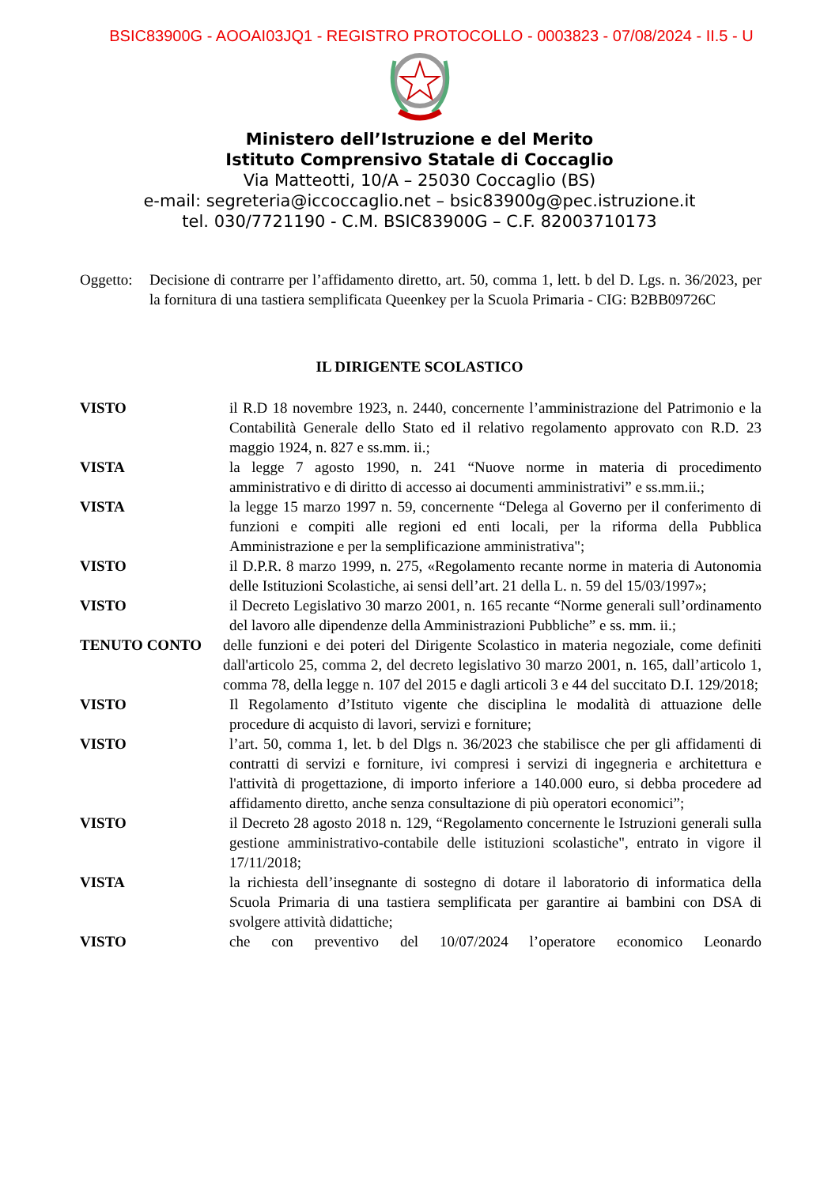BSIC83900G - AOOAI03JQ1 - REGISTRO PROTOCOLLO - 0003823 - 07/08/2024 - II.5 - U
Ministero dell’Istruzione e del Merito
Istituto Comprensivo Statale di Coccaglio
Via Matteotti, 10/A – 25030 Coccaglio (BS)
e-mail: segreteria@iccoccaglio.net – bsic83900g@pec.istruzione.it
tel. 030/7721190 - C.M. BSIC83900G – C.F. 82003710173
Oggetto:
Decisione di contrarre per l’affidamento diretto, art. 50, comma 1, lett. b del D. Lgs. n. 36/2023, per la fornitura di una tastiera semplificata Queenkey per la Scuola Primaria - CIG: B2BB09726C
IL DIRIGENTE SCOLASTICO
VISTO il R.D 18 novembre 1923, n. 2440, concernente l’amministrazione del Patrimonio e la Contabilità Generale dello Stato ed il relativo regolamento approvato con R.D. 23 maggio 1924, n. 827 e ss.mm. ii.;
VISTA la legge 7 agosto 1990, n. 241 “Nuove norme in materia di procedimento amministrativo e di diritto di accesso ai documenti amministrativi” e ss.mm.ii.;
VISTA la legge 15 marzo 1997 n. 59, concernente “Delega al Governo per il conferimento di funzioni e compiti alle regioni ed enti locali, per la riforma della Pubblica Amministrazione e per la semplificazione amministrativa";
VISTO il D.P.R. 8 marzo 1999, n. 275, «Regolamento recante norme in materia di Autonomia delle Istituzioni Scolastiche, ai sensi dell’art. 21 della L. n. 59 del 15/03/1997»;
VISTO il Decreto Legislativo 30 marzo 2001, n. 165 recante “Norme generali sull’ordinamento del lavoro alle dipendenze della Amministrazioni Pubbliche” e ss. mm. ii.;
TENUTO CONTO delle funzioni e dei poteri del Dirigente Scolastico in materia negoziale, come definiti dall'articolo 25, comma 2, del decreto legislativo 30 marzo 2001, n. 165, dall’articolo 1, comma 78, della legge n. 107 del 2015 e dagli articoli 3 e 44 del succitato D.I. 129/2018;
VISTO Il Regolamento d’Istituto vigente che disciplina le modalità di attuazione delle procedure di acquisto di lavori, servizi e forniture;
VISTO l’art. 50, comma 1, let. b del Dlgs n. 36/2023 che stabilisce che per gli affidamenti di contratti di servizi e forniture, ivi compresi i servizi di ingegneria e architettura e l'attività di progettazione, di importo inferiore a 140.000 euro, si debba procedere ad affidamento diretto, anche senza consultazione di più operatori economici”;
VISTO il Decreto 28 agosto 2018 n. 129, “Regolamento concernente le Istruzioni generali sulla gestione amministrativo-contabile delle istituzioni scolastiche", entrato in vigore il 17/11/2018;
VISTA la richiesta dell’insegnante di sostegno di dotare il laboratorio di informatica della Scuola Primaria di una tastiera semplificata per garantire ai bambini con DSA di svolgere attività didattiche;
VISTO che con preventivo del 10/07/2024 l’operatore economico Leonardo